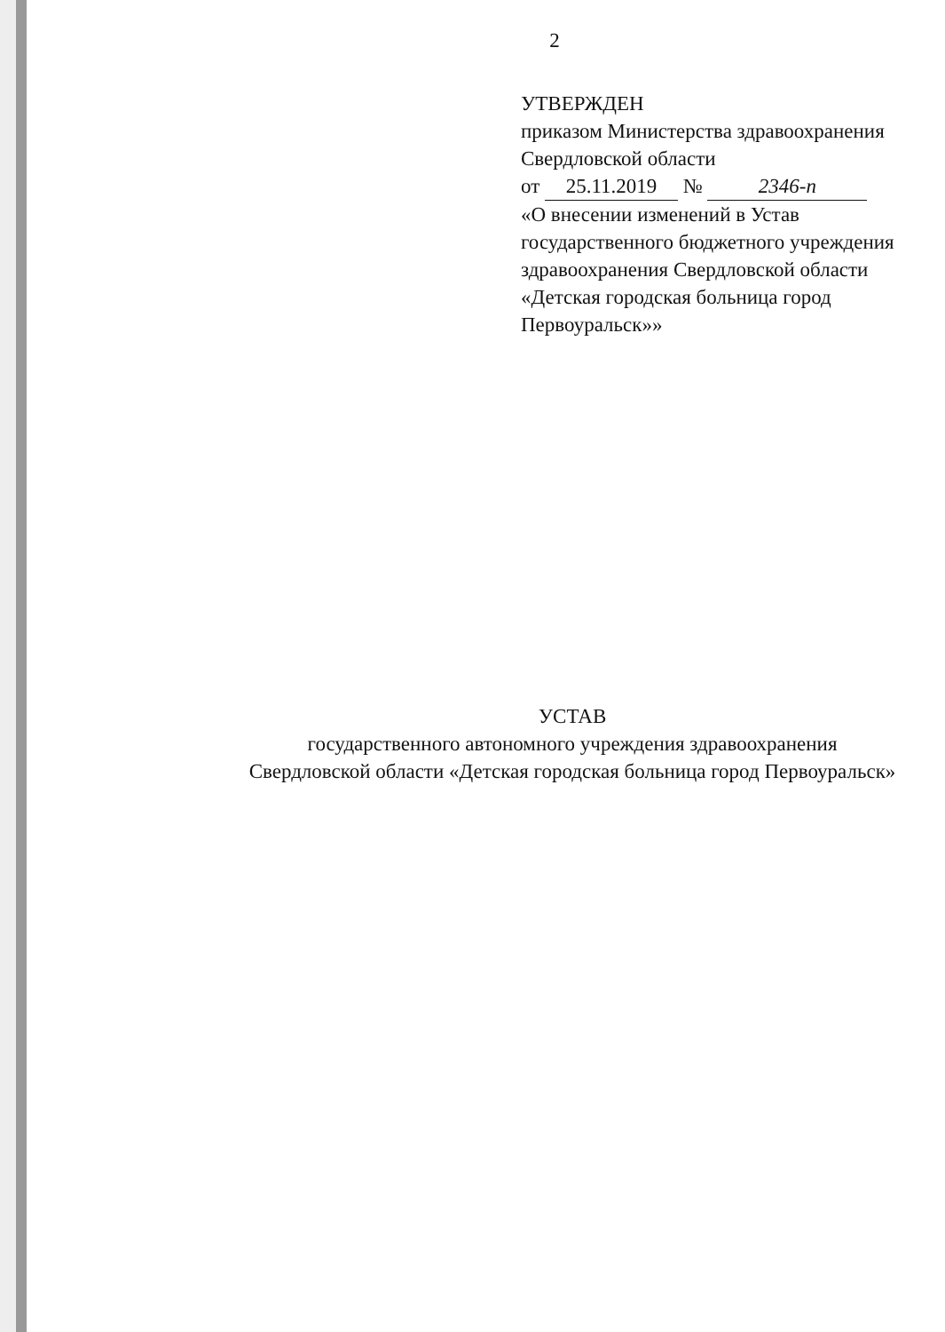2
УТВЕРЖДЕН
приказом Министерства здравоохранения
Свердловской области
от 25.11.2019 № 2346-п
«О внесении изменений в Устав
государственного бюджетного учреждения
здравоохранения Свердловской области
«Детская городская больница город
Первоуральск»»
УСТАВ
государственного автономного учреждения здравоохранения
Свердловской области «Детская городская больница город Первоуральск»